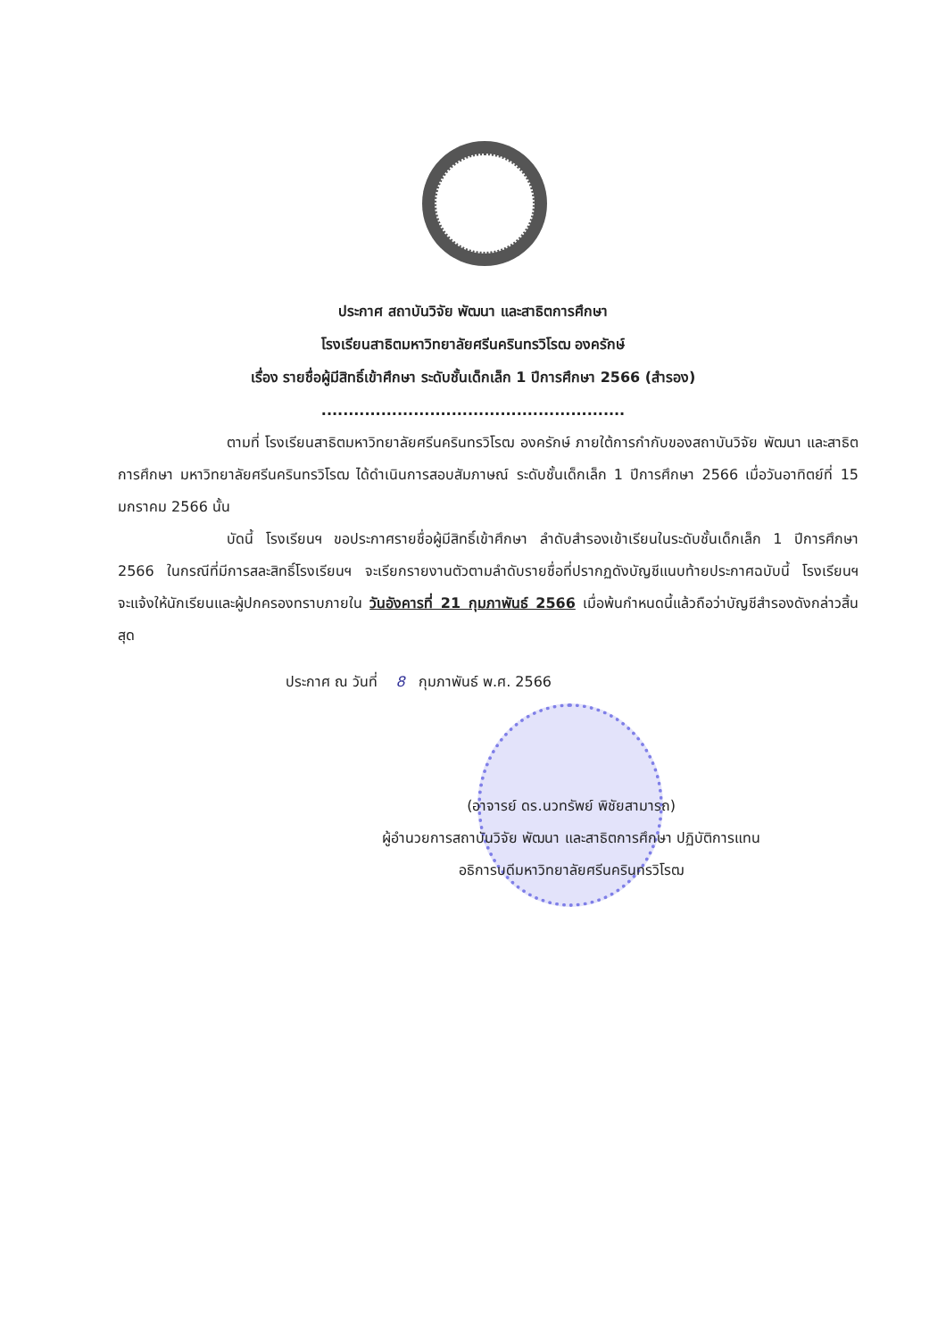ประกาศ สถาบันวิจัย พัฒนา และสาธิตการศึกษา
โรงเรียนสาธิตมหาวิทยาลัยศรีนครินทรวิโรฒ องครักษ์
เรื่อง รายชื่อผู้มีสิทธิ์เข้าศึกษา ระดับชั้นเด็กเล็ก 1 ปีการศึกษา 2566 (สำรอง)
........................................................
ตามที่ โรงเรียนสาธิตมหาวิทยาลัยศรีนครินทรวิโรฒ องครักษ์ ภายใต้การกำกับของสถาบันวิจัย พัฒนา และสาธิตการศึกษา มหาวิทยาลัยศรีนครินทรวิโรฒ ได้ดำเนินการสอบสัมภาษณ์ ระดับชั้นเด็กเล็ก 1 ปีการศึกษา 2566 เมื่อวันอาทิตย์ที่ 15 มกราคม 2566 นั้น
บัดนี้ โรงเรียนฯ ขอประกาศรายชื่อผู้มีสิทธิ์เข้าศึกษา ลำดับสำรองเข้าเรียนในระดับชั้นเด็กเล็ก 1 ปีการศึกษา 2566 ในกรณีที่มีการสละสิทธิ์โรงเรียนฯ จะเรียกรายงานตัวตามลำดับรายชื่อที่ปรากฏดังบัญชีแนบท้ายประกาศฉบับนี้ โรงเรียนฯ จะแจ้งให้นักเรียนและผู้ปกครองทราบภายใน วันอังคารที่ 21 กุมภาพันธ์ 2566 เมื่อพ้นกำหนดนี้แล้วถือว่าบัญชีสำรองดังกล่าวสิ้นสุด
ประกาศ ณ วันที่ 8 กุมภาพันธ์ พ.ศ. 2566
(อาจารย์ ดร.นวทรัพย์ พิชัยสามารถ)
ผู้อำนวยการสถาบันวิจัย พัฒนา และสาธิตการศึกษา ปฏิบัติการแทน
อธิการบดีมหาวิทยาลัยศรีนครินทรวิโรฒ